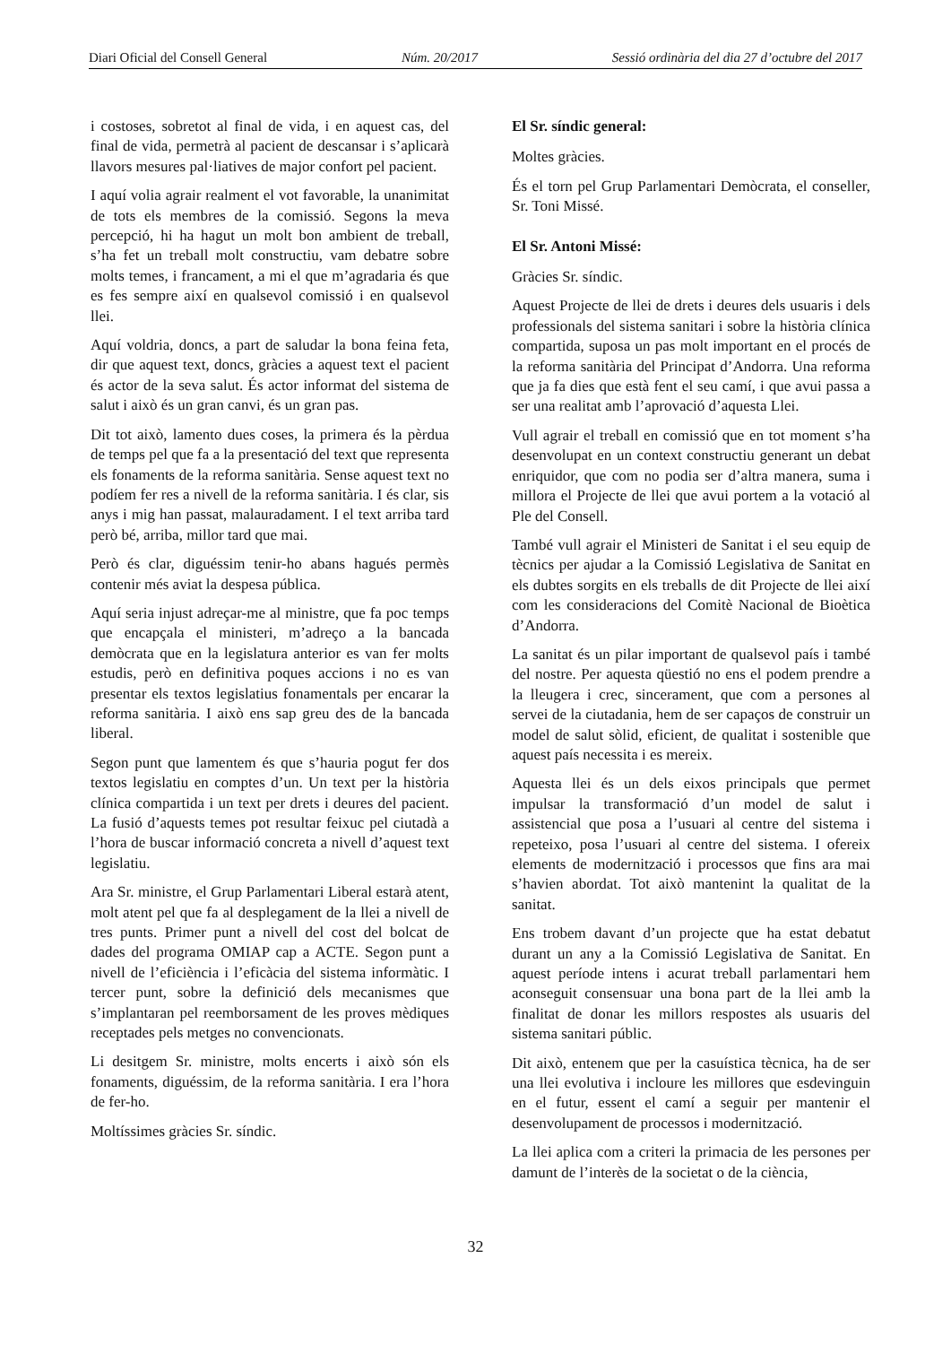Diari Oficial del Consell General Núm. 20/2017 Sessió ordinària del dia 27 d’octubre del 2017
i costoses, sobretot al final de vida, i en aquest cas, del final de vida, permetrà al pacient de descansar i s’aplicarà llavors mesures pal·liatives de major confort pel pacient.
I aquí volia agrair realment el vot favorable, la unanimitat de tots els membres de la comissió. Segons la meva percepció, hi ha hagut un molt bon ambient de treball, s’ha fet un treball molt constructiu, vam debatre sobre molts temes, i francament, a mi el que m’agradaria és que es fes sempre així en qualsevol comissió i en qualsevol llei.
Aquí voldria, doncs, a part de saludar la bona feina feta, dir que aquest text, doncs, gràcies a aquest text el pacient és actor de la seva salut. És actor informat del sistema de salut i això és un gran canvi, és un gran pas.
Dit tot això, lamento dues coses, la primera és la pèrdua de temps pel que fa a la presentació del text que representa els fonaments de la reforma sanitària. Sense aquest text no podíem fer res a nivell de la reforma sanitària. I és clar, sis anys i mig han passat, malauradament. I el text arriba tard però bé, arriba, millor tard que mai.
Però és clar, diguéssim tenir-ho abans hagués permès contenir més aviat la despesa pública.
Aquí seria injust adreçar-me al ministre, que fa poc temps que encapçala el ministeri, m’adreço a la bancada demòcrata que en la legislatura anterior es van fer molts estudis, però en definitiva poques accions i no es van presentar els textos legislatius fonamentals per encarar la reforma sanitària. I això ens sap greu des de la bancada liberal.
Segon punt que lamentem és que s’hauria pogut fer dos textos legislatiu en comptes d’un. Un text per la història clínica compartida i un text per drets i deures del pacient. La fusió d’aquests temes pot resultar feixuc pel ciutadà a l’hora de buscar informació concreta a nivell d’aquest text legislatiu.
Ara Sr. ministre, el Grup Parlamentari Liberal estarà atent, molt atent pel que fa al desplegament de la llei a nivell de tres punts. Primer punt a nivell del cost del bolcat de dades del programa OMIAP cap a ACTE. Segon punt a nivell de l’eficiència i l’eficàcia del sistema informàtic. I tercer punt, sobre la definició dels mecanismes que s’implantaran pel reemborsament de les proves mèdiques receptades pels metges no convencionats.
Li desitgem Sr. ministre, molts encerts i això són els fonaments, diguéssim, de la reforma sanitària. I era l’hora de fer-ho.
Moltíssimes gràcies Sr. síndic.
El Sr. síndic general:
Moltes gràcies.
És el torn pel Grup Parlamentari Demòcrata, el conseller, Sr. Toni Missé.
El Sr. Antoni Missé:
Gràcies Sr. síndic.
Aquest Projecte de llei de drets i deures dels usuaris i dels professionals del sistema sanitari i sobre la història clínica compartida, suposa un pas molt important en el procés de la reforma sanitària del Principat d’Andorra. Una reforma que ja fa dies que està fent el seu camí, i que avui passa a ser una realitat amb l’aprovació d’aquesta Llei.
Vull agrair el treball en comissió que en tot moment s’ha desenvolupat en un context constructiu generant un debat enriquidor, que com no podia ser d’altra manera, suma i millora el Projecte de llei que avui portem a la votació al Ple del Consell.
També vull agrair el Ministeri de Sanitat i el seu equip de tècnics per ajudar a la Comissió Legislativa de Sanitat en els dubtes sorgits en els treballs de dit Projecte de llei així com les consideracions del Comitè Nacional de Bioètica d’Andorra.
La sanitat és un pilar important de qualsevol país i també del nostre. Per aquesta qüestió no ens el podem prendre a la lleugera i crec, sincerament, que com a persones al servei de la ciutadania, hem de ser capaços de construir un model de salut sòlid, eficient, de qualitat i sostenible que aquest país necessita i es mereix.
Aquesta llei és un dels eixos principals que permet impulsar la transformació d’un model de salut i assistencial que posa a l’usuari al centre del sistema i repeteixo, posa l’usuari al centre del sistema. I ofereix elements de modernització i processos que fins ara mai s’havien abordat. Tot això mantenint la qualitat de la sanitat.
Ens trobem davant d’un projecte que ha estat debatut durant un any a la Comissió Legislativa de Sanitat. En aquest període intens i acurat treball parlamentari hem aconseguit consensuar una bona part de la llei amb la finalitat de donar les millors respostes als usuaris del sistema sanitari públic.
Dit això, entenem que per la casuística tècnica, ha de ser una llei evolutiva i incloure les millores que esdevinguin en el futur, essent el camí a seguir per mantenir el desenvolupament de processos i modernització.
La llei aplica com a criteri la primacia de les persones per damunt de l’interès de la societat o de la ciència,
32